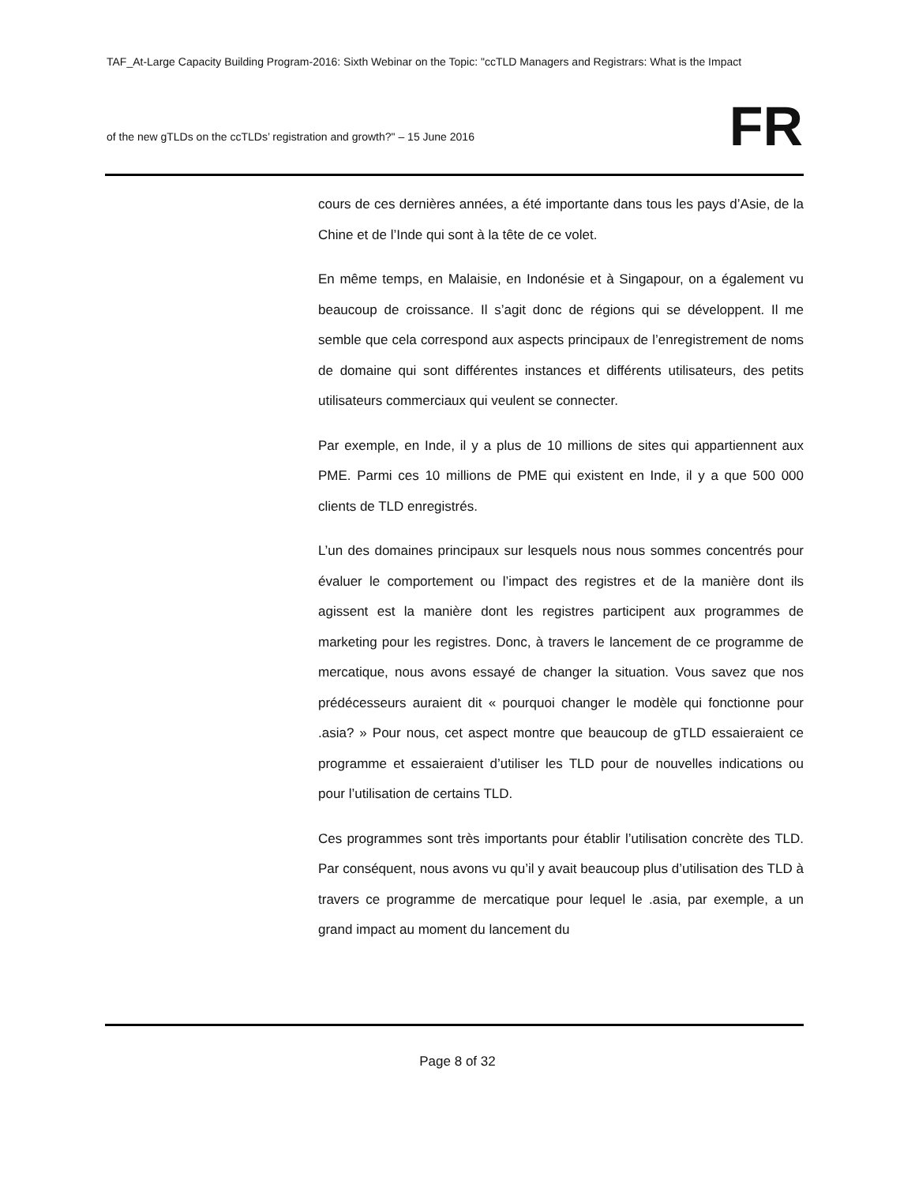TAF_At-Large Capacity Building Program-2016: Sixth Webinar on the Topic: "ccTLD Managers and Registrars: What is the Impact
FR
of the new gTLDs on the ccTLDs’ registration and growth?" – 15 June 2016
cours de ces dernières années, a été importante dans tous les pays d’Asie, de la Chine et de l’Inde qui sont à la tête de ce volet.
En même temps, en Malaisie, en Indonésie et à Singapour, on a également vu beaucoup de croissance. Il s’agit donc de régions qui se développent. Il me semble que cela correspond aux aspects principaux de l’enregistrement de noms de domaine qui sont différentes instances et différents utilisateurs, des petits utilisateurs commerciaux qui veulent se connecter.
Par exemple, en Inde, il y a plus de 10 millions de sites qui appartiennent aux PME. Parmi ces 10 millions de PME qui existent en Inde, il y a que 500 000 clients de TLD enregistrés.
L’un des domaines principaux sur lesquels nous nous sommes concentrés pour évaluer le comportement ou l’impact des registres et de la manière dont ils agissent est la manière dont les registres participent aux programmes de marketing pour les registres. Donc, à travers le lancement de ce programme de mercatique, nous avons essayé de changer la situation. Vous savez que nos prédécesseurs auraient dit « pourquoi changer le modèle qui fonctionne pour .asia? » Pour nous, cet aspect montre que beaucoup de gTLD essaieraient ce programme et essaieraient d’utiliser les TLD pour de nouvelles indications ou pour l’utilisation de certains TLD.
Ces programmes sont très importants pour établir l’utilisation concrète des TLD. Par conséquent, nous avons vu qu’il y avait beaucoup plus d’utilisation des TLD à travers ce programme de mercatique pour lequel le .asia, par exemple, a un grand impact au moment du lancement du
Page 8 of 32